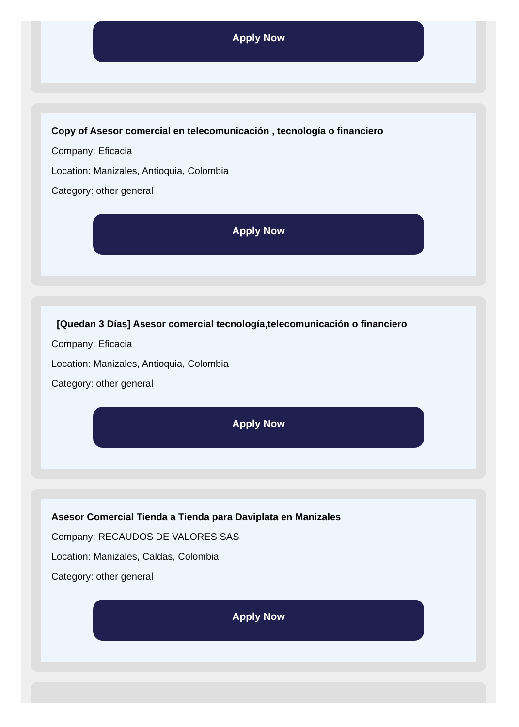Apply Now
Copy of Asesor comercial en telecomunicación , tecnología o financiero
Company: Eficacia
Location: Manizales, Antioquia, Colombia
Category: other general
Apply Now
[Quedan 3 Días] Asesor comercial tecnología,telecomunicación o financiero
Company: Eficacia
Location: Manizales, Antioquia, Colombia
Category: other general
Apply Now
Asesor Comercial Tienda a Tienda para Daviplata en Manizales
Company: RECAUDOS DE VALORES SAS
Location: Manizales, Caldas, Colombia
Category: other general
Apply Now